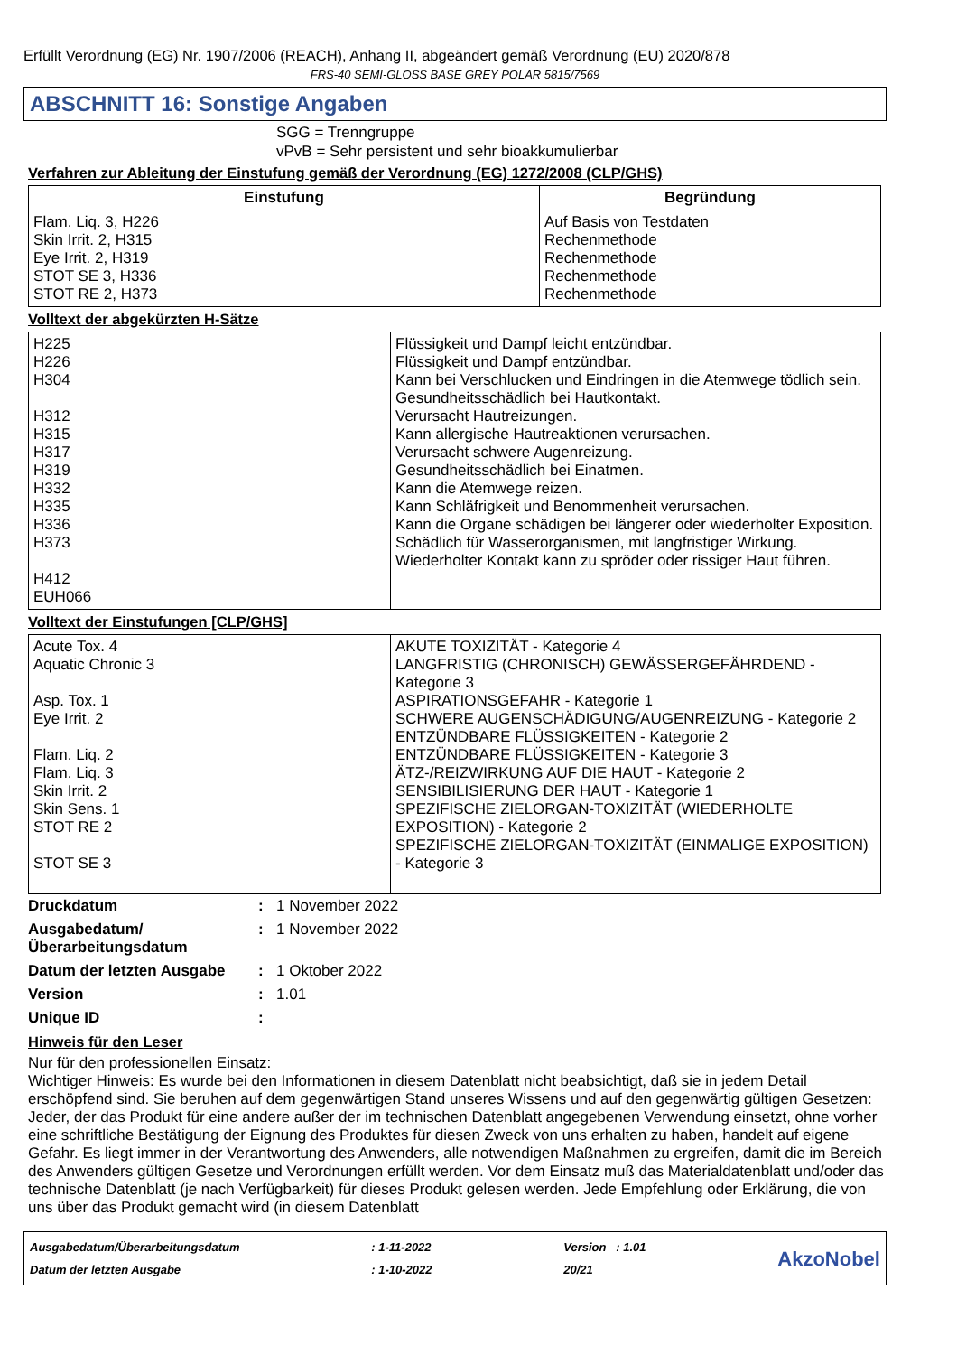Erfüllt Verordnung (EG) Nr. 1907/2006 (REACH), Anhang II, abgeändert gemäß Verordnung (EU) 2020/878
FRS-40 SEMI-GLOSS BASE GREY POLAR 5815/7569
ABSCHNITT 16: Sonstige Angaben
SGG = Trenngruppe
vPvB = Sehr persistent und sehr bioakkumulierbar
Verfahren zur Ableitung der Einstufung gemäß der Verordnung (EG) 1272/2008 (CLP/GHS)
| Einstufung | Begründung |
| --- | --- |
| Flam. Liq. 3, H226 Skin Irrit. 2, H315 Eye Irrit. 2, H319 STOT SE 3, H336 STOT RE 2, H373 | Auf Basis von Testdaten Rechenmethode Rechenmethode Rechenmethode Rechenmethode |
Volltext der abgekürzten H-Sätze
| H225 H226 H304 H312 H315 H317 H319 H332 H335 H336 H373 H412 EUH066 | Flüssigkeit und Dampf leicht entzündbar. Flüssigkeit und Dampf entzündbar. Kann bei Verschlucken und Eindringen in die Atemwege tödlich sein. Gesundheitsschädlich bei Hautkontakt. Verursacht Hautreizungen. Kann allergische Hautreaktionen verursachen. Verursacht schwere Augenreizung. Gesundheitsschädlich bei Einatmen. Kann die Atemwege reizen. Kann Schläfrigkeit und Benommenheit verursachen. Kann die Organe schädigen bei längerer oder wiederholter Exposition. Schädlich für Wasserorganismen, mit langfristiger Wirkung. Wiederholter Kontakt kann zu spröder oder rissiger Haut führen. |
Volltext der Einstufungen [CLP/GHS]
| Acute Tox. 4 Aquatic Chronic 3 Asp. Tox. 1 Eye Irrit. 2 Flam. Liq. 2 Flam. Liq. 3 Skin Irrit. 2 Skin Sens. 1 STOT RE 2 STOT SE 3 | AKUTE TOXIZITÄT - Kategorie 4 LANGFRISTIG (CHRONISCH) GEWÄSSERGEFÄHRDEND - Kategorie 3 ASPIRATIONSGEFAHR - Kategorie 1 SCHWERE AUGENSCHÄDIGUNG/AUGENREIZUNG - Kategorie 2 ENTZÜNDBARE FLÜSSIGKEITEN - Kategorie 2 ENTZÜNDBARE FLÜSSIGKEITEN - Kategorie 3 ÄTZ-/REIZWIRKUNG AUF DIE HAUT - Kategorie 2 SENSIBILISIERUNG DER HAUT - Kategorie 1 SPEZIFISCHE ZIELORGAN-TOXIZITÄT (WIEDERHOLTE EXPOSITION) - Kategorie 2 SPEZIFISCHE ZIELORGAN-TOXIZITÄT (EINMALIGE EXPOSITION) - Kategorie 3 |
| Druckdatum | : | 1 November 2022 |
| Ausgabedatum/ Überarbeitungsdatum | : | 1 November 2022 |
| Datum der letzten Ausgabe | : | 1 Oktober 2022 |
| Version | : | 1.01 |
| Unique ID | : | |
Hinweis für den Leser
Nur für den professionellen Einsatz:
Wichtiger Hinweis: Es wurde bei den Informationen in diesem Datenblatt nicht beabsichtigt, daß sie in jedem Detail erschöpfend sind. Sie beruhen auf dem gegenwärtigen Stand unseres Wissens und auf den gegenwärtig gültigen Gesetzen: Jeder, der das Produkt für eine andere außer der im technischen Datenblatt angegebenen Verwendung einsetzt, ohne vorher eine schriftliche Bestätigung der Eignung des Produktes für diesen Zweck von uns erhalten zu haben, handelt auf eigene Gefahr. Es liegt immer in der Verantwortung des Anwenders, alle notwendigen Maßnahmen zu ergreifen, damit die im Bereich des Anwenders gültigen Gesetze und Verordnungen erfüllt werden. Vor dem Einsatz muß das Materialdatenblatt und/oder das technische Datenblatt (je nach Verfügbarkeit) für dieses Produkt gelesen werden. Jede Empfehlung oder Erklärung, die von uns über das Produkt gemacht wird (in diesem Datenblatt
Ausgabedatum/Überarbeitungsdatum
Datum der letzten Ausgabe
: 1-11-2022
: 1-10-2022
Version : 1.01
20/21
AkzoNobel